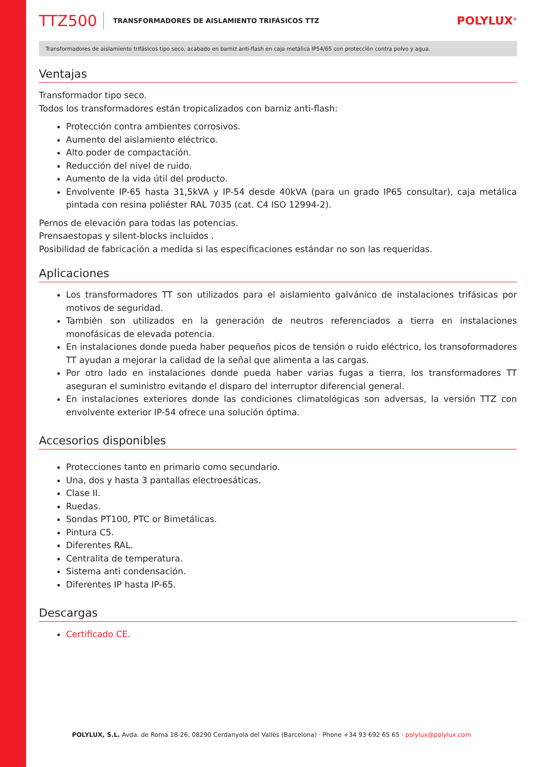TTZ500 TRANSFORMADORES DE AISLAMIENTO TRIFÁSICOS TTZ POLYLUX<sup>®</sup>
Transformadores de aislamiento trifásicos tipo seco, acabado en barniz anti-flash en caja metálica IP54/65 con protección contra polvo y agua.
Ventajas
Transformador tipo seco.
Todos los transformadores están tropicalizados con barniz anti-flash:
Protección contra ambientes corrosivos.
Aumento del aislamiento eléctrico.
Alto poder de compactación.
Reducción del nivel de ruido.
Aumento de la vida útil del producto.
Envolvente IP-65 hasta 31,5kVA y IP-54 desde 40kVA (para un grado IP65 consultar), caja metálica pintada con resina poliéster RAL 7035 (cat. C4 ISO 12994-2).
Pernos de elevación para todas las potencias.
Prensaestopas y silent-blocks incluidos .
Posibilidad de fabricación a medida si las especificaciones estándar no son las requeridas.
Aplicaciones
Los transformadores TT son utilizados para el aislamiento galvánico de instalaciones trifásicas por motivos de seguridad.
También son utilizados en la generación de neutros referenciados a tierra en instalaciones monofásicas de elevada potencia.
En instalaciones donde pueda haber pequeños picos de tensión o ruido eléctrico, los transoformadores TT ayudan a mejorar la calidad de la señal que alimenta a las cargas.
Por otro lado en instalaciones donde pueda haber varias fugas a tierra, los transformadores TT aseguran el suministro evitando el disparo del interruptor diferencial general.
En instalaciones exteriores donde las condiciones climatológicas son adversas, la versión TTZ con envolvente exterior IP-54 ofrece una solución óptima.
Accesorios disponibles
Protecciones tanto en primario como secundario.
Una, dos y hasta 3 pantallas electroesáticas.
Clase II.
Ruedas.
Sondas PT100, PTC or Bimetálicas.
Pintura C5.
Diferentes RAL.
Centralita de temperatura.
Sistema anti condensación.
Diferentes IP hasta IP-65.
Descargas
Certificado CE.
POLYLUX, S.L. Avda. de Roma 18-26, 08290 Cerdanyola del Vallès (Barcelona) · Phone +34 93 692 65 65 · polylux@polylux.com